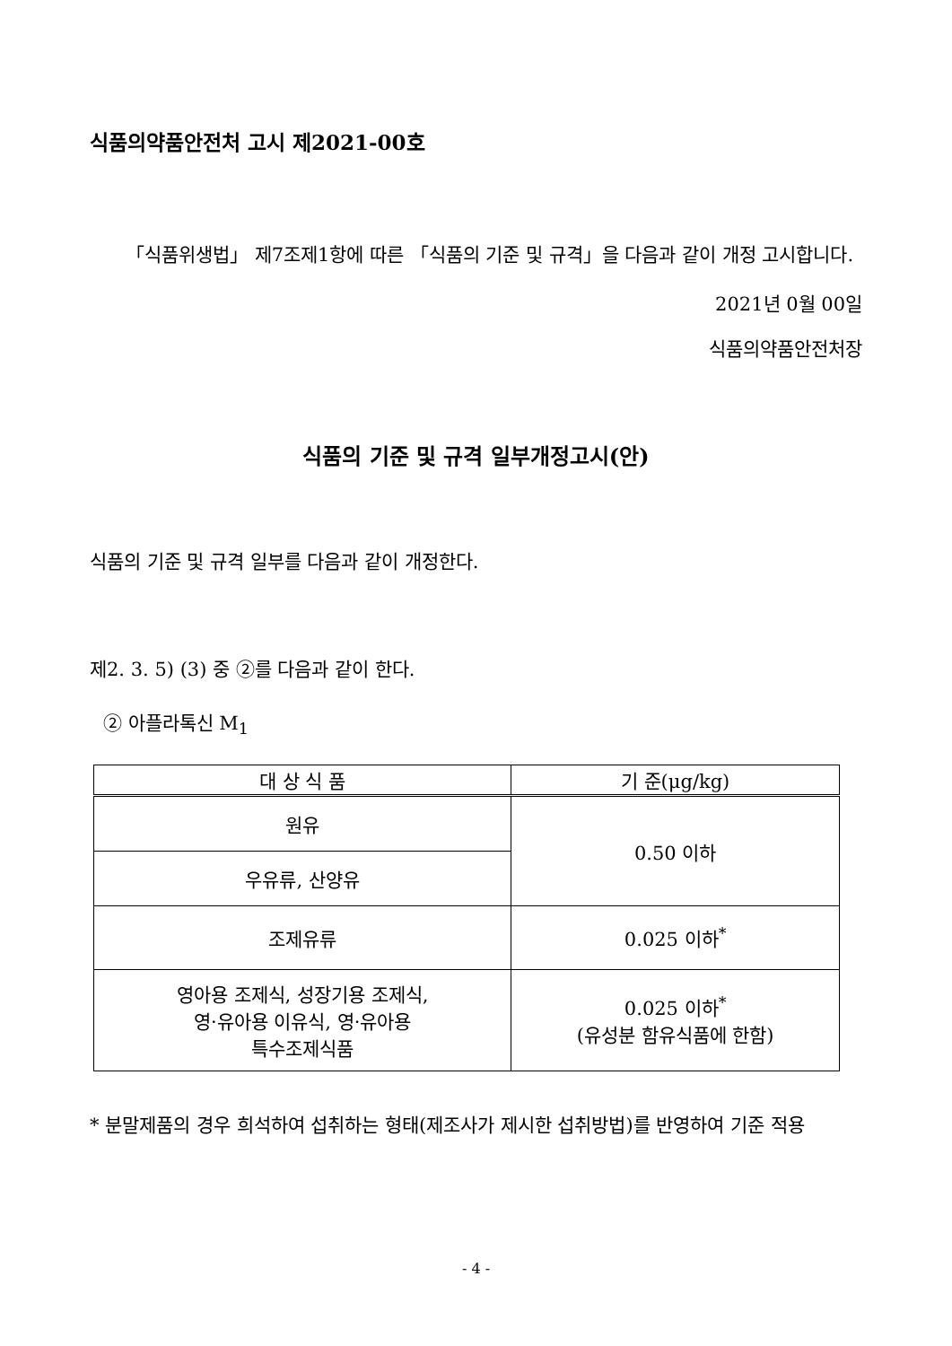식품의약품안전처 고시 제2021-00호
「식품위생법」 제7조제1항에 따른 「식품의 기준 및 규격」을 다음과 같이 개정 고시합니다.
2021년 0월 00일
식품의약품안전처장
식품의 기준 및 규격 일부개정고시(안)
식품의 기준 및 규격 일부를 다음과 같이 개정한다.
제2. 3. 5) (3) 중 ②를 다음과 같이 한다.
② 아플라톡신 M<sub>1</sub>
| 대 상 식 품 | 기 준(μg/kg) |
| --- | --- |
| 원유 | 0.50 이하 |
| 우유류, 산양유 | |
| 조제유류 | 0.025 이하<sup>*</sup> |
| 영아용 조제식, 성장기용 조제식, 영·유아용 이유식, 영·유아용 특수조제식품 | 0.025 이하<sup>*</sup> (유성분 함유식품에 한함) |
* 분말제품의 경우 희석하여 섭취하는 형태(제조사가 제시한 섭취방법)를 반영하여 기준 적용
- 4 -